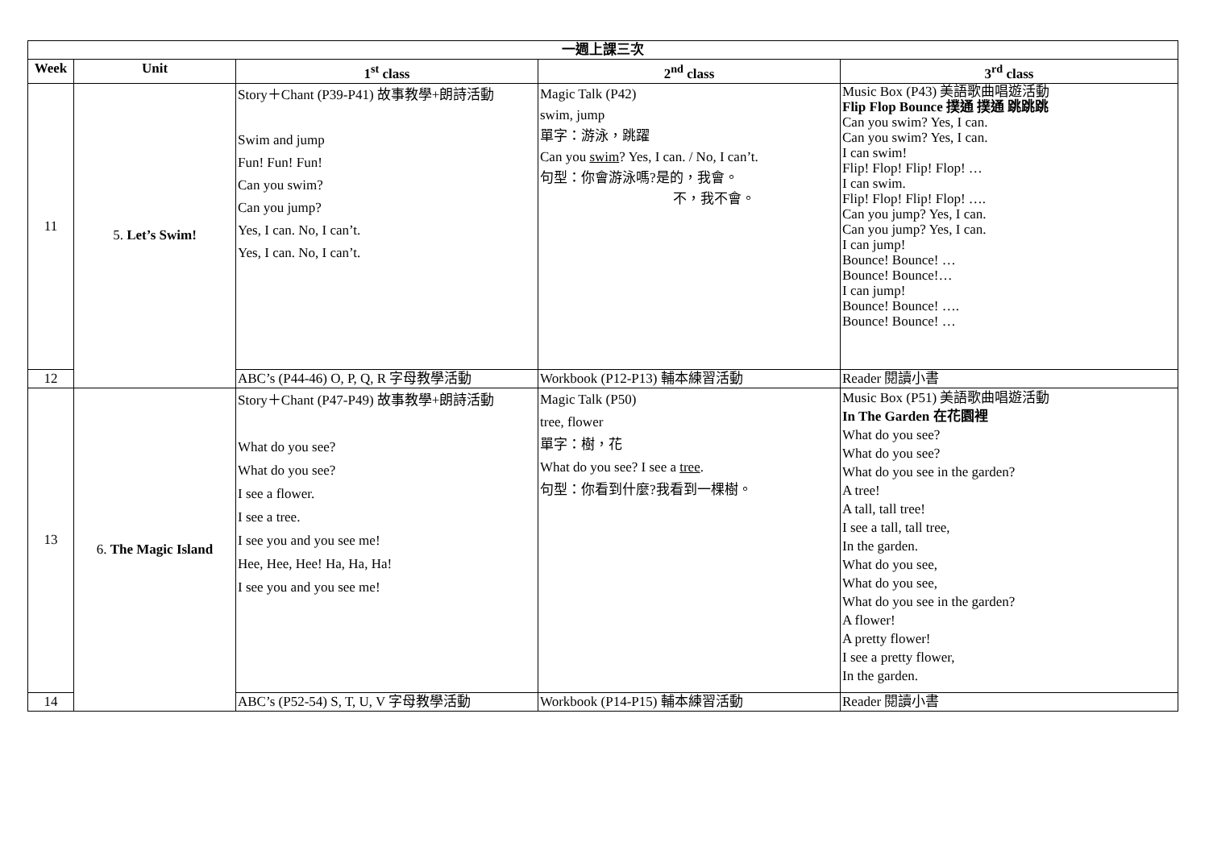| 一週上課三次 | | | | |
| --- | --- | --- | --- | --- |
| Week | Unit | 1<sup>st</sup> class | 2<sup>nd</sup> class | 3<sup>rd</sup> class |
| 11 | 5. Let’s Swim! | Story＋Chant (P39-P41) 故事教學+朗詩活動 Swim and jump Fun! Fun! Fun! Can you swim? Can you jump? Yes, I can. No, I can’t. Yes, I can. No, I can’t. | Magic Talk (P42) swim, jump 單字：游泳，跳躍 Can you swim ? Yes, I can. / No, I can’t. 句型：你會游泳嗎?是的，我會。 不，我不會。 | Music Box (P43) 美語歌曲唱遊活動 Flip Flop Bounce 撲通 撲通 跳跳跳 Can you swim? Yes, I can. Can you swim? Yes, I can. I can swim! Flip! Flop! Flip! Flop! … I can swim. Flip! Flop! Flip! Flop! …. Can you jump? Yes, I can. Can you jump? Yes, I can. I can jump! Bounce! Bounce! … Bounce! Bounce!… I can jump! Bounce! Bounce! …. Bounce! Bounce! … |
| 12 | | ABC’s (P44-46) O, P, Q, R 字母教學活動 | Workbook (P12-P13) 輔本練習活動 | Reader 閱讀小書 |
| 13 | 6. The Magic Island | Story＋Chant (P47-P49) 故事教學+朗詩活動 What do you see? What do you see? I see a flower. I see a tree. I see you and you see me! Hee, Hee, Hee! Ha, Ha, Ha! I see you and you see me! | Magic Talk (P50) tree, flower 單字：樹，花 What do you see? I see a tree . 句型：你看到什麼?我看到一棵樹。 | Music Box (P51) 美語歌曲唱遊活動 In The Garden 在花園裡 What do you see? What do you see? What do you see in the garden? A tree! A tall, tall tree! I see a tall, tall tree, In the garden. What do you see, What do you see, What do you see in the garden? A flower! A pretty flower! I see a pretty flower, In the garden. |
| 14 | | ABC’s (P52-54) S, T, U, V 字母教學活動 | Workbook (P14-P15) 輔本練習活動 | Reader 閱讀小書 |